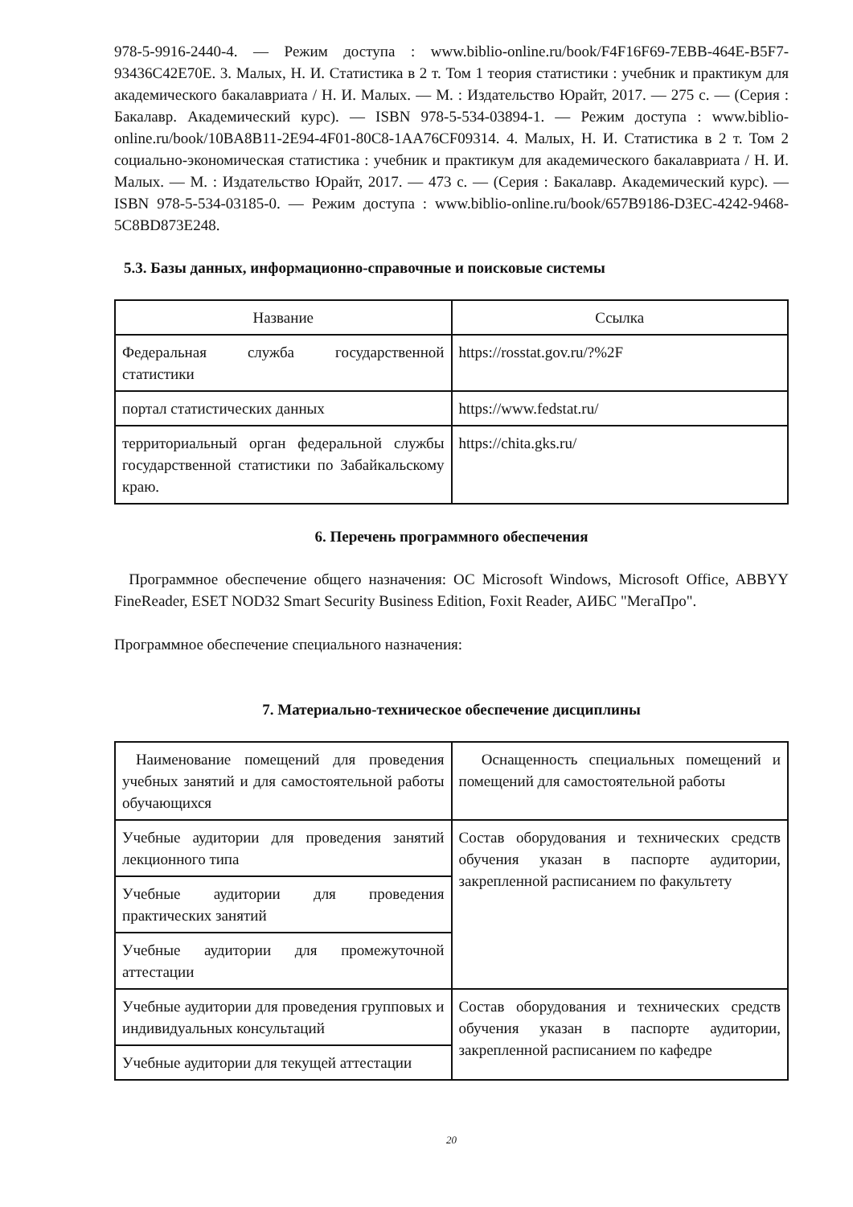978-5-9916-2440-4. — Режим доступа : www.biblio-online.ru/book/F4F16F69-7EBB-464E-B5F7-93436C42E70E. 3. Малых, Н. И. Статистика в 2 т. Том 1 теория статистики : учебник и практикум для академического бакалавриата / Н. И. Малых. — М. : Издательство Юрайт, 2017. — 275 с. — (Серия : Бакалавр. Академический курс). — ISBN 978-5-534-03894-1. — Режим доступа : www.biblio-online.ru/book/10BA8B11-2E94-4F01-80C8-1AA76CF09314. 4. Малых, Н. И. Статистика в 2 т. Том 2 социально-экономическая статистика : учебник и практикум для академического бакалавриата / Н. И. Малых. — М. : Издательство Юрайт, 2017. — 473 с. — (Серия : Бакалавр. Академический курс). — ISBN 978-5-534-03185-0. — Режим доступа : www.biblio-online.ru/book/657B9186-D3EC-4242-9468-5C8BD873E248.
5.3. Базы данных, информационно-справочные и поисковые системы
| Название | Ссылка |
| --- | --- |
| Федеральная служба государственной статистики | https://rosstat.gov.ru/?%2F |
| портал статистических данных | https://www.fedstat.ru/ |
| территориальный орган федеральной службы государственной статистики по Забайкальскому краю. | https://chita.gks.ru/ |
6. Перечень программного обеспечения
Программное обеспечение общего назначения: ОС Microsoft Windows, Microsoft Office, ABBYY FineReader, ESET NOD32 Smart Security Business Edition, Foxit Reader, АИБС "МегаПро".
Программное обеспечение специального назначения:
7. Материально-техническое обеспечение дисциплины
| Наименование помещений для проведения учебных занятий и для самостоятельной работы обучающихся | Оснащенность специальных помещений и помещений для самостоятельной работы |
| Учебные аудитории для проведения занятий лекционного типа | Состав оборудования и технических средств обучения указан в паспорте аудитории, закрепленной расписанием по факультету |
| Учебные аудитории для проведения практических занятий | |
| Учебные аудитории для промежуточной аттестации | |
| Учебные аудитории для проведения групповых и индивидуальных консультаций | Состав оборудования и технических средств обучения указан в паспорте аудитории, закрепленной расписанием по кафедре |
| Учебные аудитории для текущей аттестации | |
20